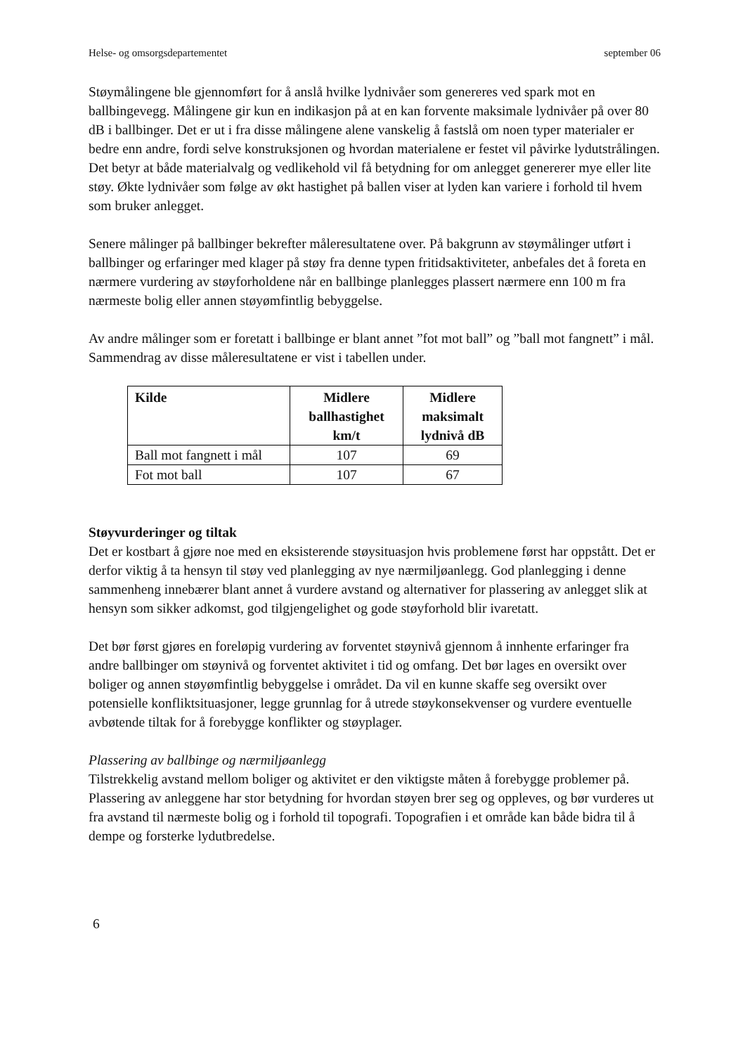Helse- og omsorgsdepartementet september 06
Støymålingene ble gjennomført for å anslå hvilke lydnivåer som genereres ved spark mot en ballbingevegg. Målingene gir kun en indikasjon på at en kan forvente maksimale lydnivåer på over 80 dB i ballbinger. Det er ut i fra disse målingene alene vanskelig å fastslå om noen typer materialer er bedre enn andre, fordi selve konstruksjonen og hvordan materialene er festet vil påvirke lydutstrålingen. Det betyr at både materialvalg og vedlikehold vil få betydning for om anlegget genererer mye eller lite støy. Økte lydnivåer som følge av økt hastighet på ballen viser at lyden kan variere i forhold til hvem som bruker anlegget.
Senere målinger på ballbinger bekrefter måleresultatene over. På bakgrunn av støymålinger utført i ballbinger og erfaringer med klager på støy fra denne typen fritidsaktiviteter, anbefales det å foreta en nærmere vurdering av støyforholdene når en ballbinge planlegges plassert nærmere enn 100 m fra nærmeste bolig eller annen støyømfintlig bebyggelse.
Av andre målinger som er foretatt i ballbinge er blant annet ”fot mot ball” og ”ball mot fangnett” i mål. Sammendrag av disse måleresultatene er vist i tabellen under.
| Kilde | Midlere ballhastighet km/t | Midlere maksimalt lydnivå dB |
| --- | --- | --- |
| Ball mot fangnett i mål | 107 | 69 |
| Fot mot ball | 107 | 67 |
Støyvurderinger og tiltak
Det er kostbart å gjøre noe med en eksisterende støysituasjon hvis problemene først har oppstått. Det er derfor viktig å ta hensyn til støy ved planlegging av nye nærmiljøanlegg. God planlegging i denne sammenheng innebærer blant annet å vurdere avstand og alternativer for plassering av anlegget slik at hensyn som sikker adkomst, god tilgjengelighet og gode støyforhold blir ivaretatt.
Det bør først gjøres en foreløpig vurdering av forventet støynivå gjennom å innhente erfaringer fra andre ballbinger om støynivå og forventet aktivitet i tid og omfang. Det bør lages en oversikt over boliger og annen støyømfintlig bebyggelse i området. Da vil en kunne skaffe seg oversikt over potensielle konfliktsituasjoner, legge grunnlag for å utrede støykonsekvenser og vurdere eventuelle avbøtende tiltak for å forebygge konflikter og støyplager.
Plassering av ballbinge og nærmiljøanlegg
Tilstrekkelig avstand mellom boliger og aktivitet er den viktigste måten å forebygge problemer på. Plassering av anleggene har stor betydning for hvordan støyen brer seg og oppleves, og bør vurderes ut fra avstand til nærmeste bolig og i forhold til topografi. Topografien i et område kan både bidra til å dempe og forsterke lydutbredelse.
6